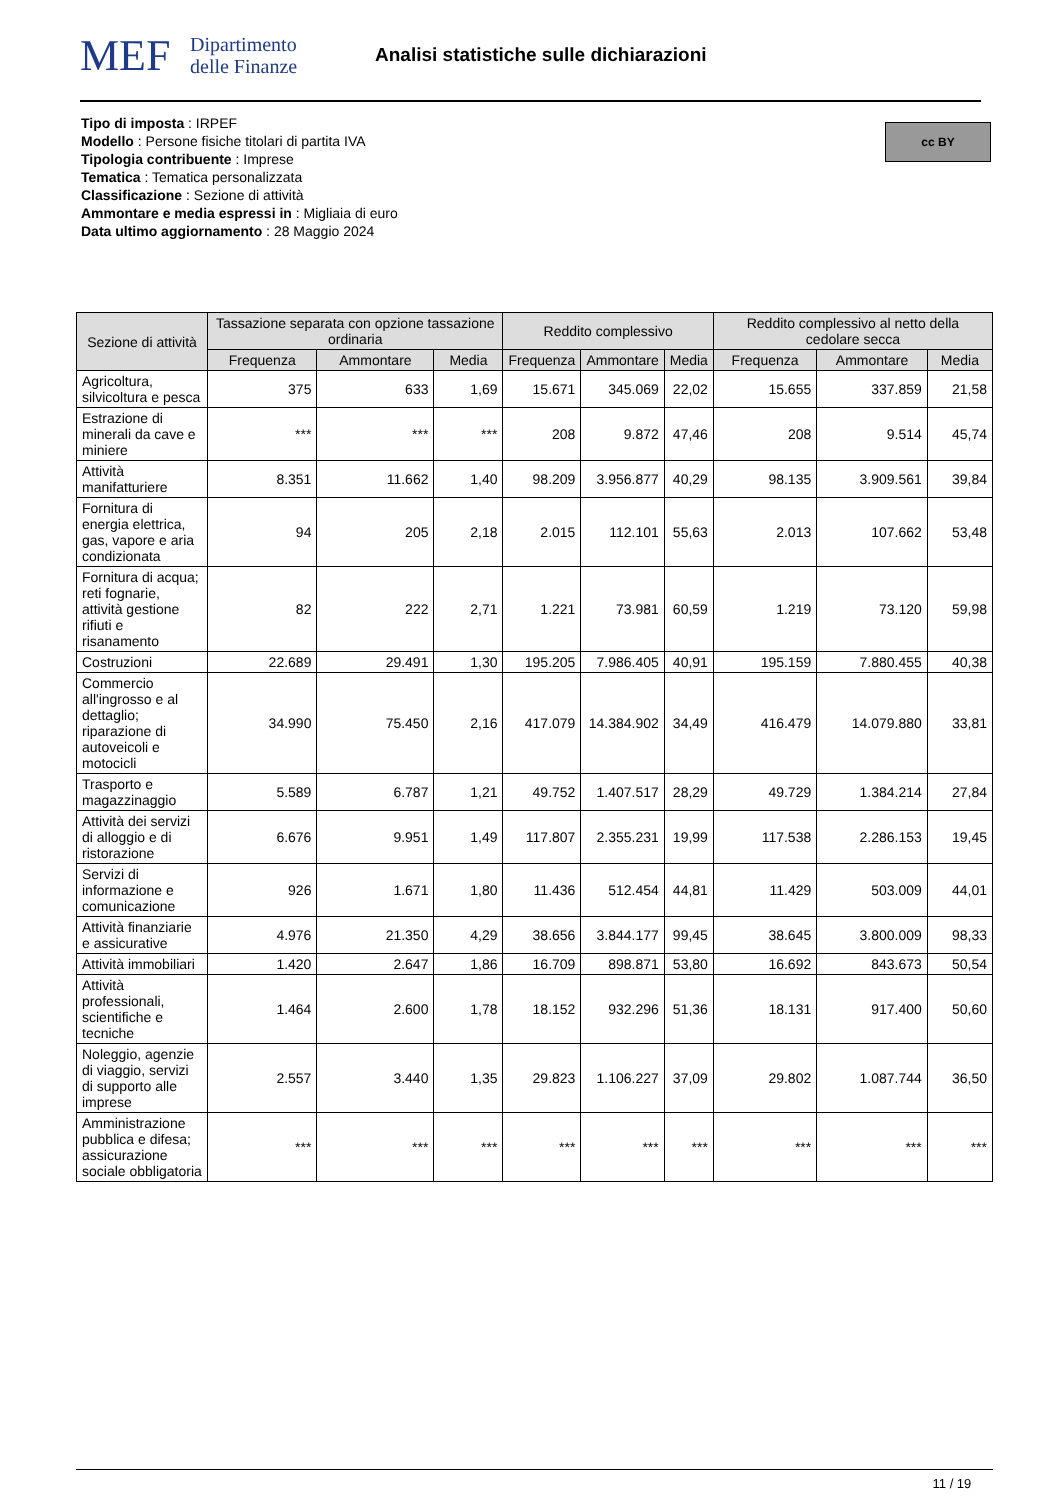MEF
Dipartimento
delle Finanze
Analisi statistiche sulle dichiarazioni
cc BY
Tipo di imposta : IRPEF
Modello : Persone fisiche titolari di partita IVA
Tipologia contribuente : Imprese
Tematica : Tematica personalizzata
Classificazione : Sezione di attività
Ammontare e media espressi in : Migliaia di euro
Data ultimo aggiornamento : 28 Maggio 2024
| Sezione di attività | Tassazione separata con opzione tassazione ordinaria | | | Reddito complessivo | | | Reddito complessivo al netto della cedolare secca | | |
| --- | --- | --- | --- | --- | --- | --- | --- | --- | --- |
| | Frequenza | Ammontare | Media | Frequenza | Ammontare | Media | Frequenza | Ammontare | Media |
| Agricoltura, silvicoltura e pesca | 375 | 633 | 1,69 | 15.671 | 345.069 | 22,02 | 15.655 | 337.859 | 21,58 |
| Estrazione di minerali da cave e miniere | *** | *** | *** | 208 | 9.872 | 47,46 | 208 | 9.514 | 45,74 |
| Attività manifatturiere | 8.351 | 11.662 | 1,40 | 98.209 | 3.956.877 | 40,29 | 98.135 | 3.909.561 | 39,84 |
| Fornitura di energia elettrica, gas, vapore e aria condizionata | 94 | 205 | 2,18 | 2.015 | 112.101 | 55,63 | 2.013 | 107.662 | 53,48 |
| Fornitura di acqua; reti fognarie, attività gestione rifiuti e risanamento | 82 | 222 | 2,71 | 1.221 | 73.981 | 60,59 | 1.219 | 73.120 | 59,98 |
| Costruzioni | 22.689 | 29.491 | 1,30 | 195.205 | 7.986.405 | 40,91 | 195.159 | 7.880.455 | 40,38 |
| Commercio all'ingrosso e al dettaglio; riparazione di autoveicoli e motocicli | 34.990 | 75.450 | 2,16 | 417.079 | 14.384.902 | 34,49 | 416.479 | 14.079.880 | 33,81 |
| Trasporto e magazzinaggio | 5.589 | 6.787 | 1,21 | 49.752 | 1.407.517 | 28,29 | 49.729 | 1.384.214 | 27,84 |
| Attività dei servizi di alloggio e di ristorazione | 6.676 | 9.951 | 1,49 | 117.807 | 2.355.231 | 19,99 | 117.538 | 2.286.153 | 19,45 |
| Servizi di informazione e comunicazione | 926 | 1.671 | 1,80 | 11.436 | 512.454 | 44,81 | 11.429 | 503.009 | 44,01 |
| Attività finanziarie e assicurative | 4.976 | 21.350 | 4,29 | 38.656 | 3.844.177 | 99,45 | 38.645 | 3.800.009 | 98,33 |
| Attività immobiliari | 1.420 | 2.647 | 1,86 | 16.709 | 898.871 | 53,80 | 16.692 | 843.673 | 50,54 |
| Attività professionali, scientifiche e tecniche | 1.464 | 2.600 | 1,78 | 18.152 | 932.296 | 51,36 | 18.131 | 917.400 | 50,60 |
| Noleggio, agenzie di viaggio, servizi di supporto alle imprese | 2.557 | 3.440 | 1,35 | 29.823 | 1.106.227 | 37,09 | 29.802 | 1.087.744 | 36,50 |
| Amministrazione pubblica e difesa; assicurazione sociale obbligatoria | *** | *** | *** | *** | *** | *** | *** | *** | *** |
11 / 19